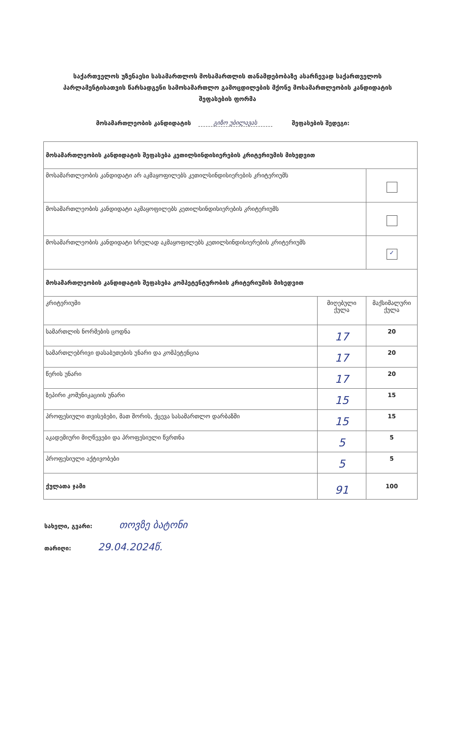საქართველოს უზენაესი სასამართლოს მოსამართლის თანამდებობაზე ასარჩევად საქართველოს პარლამენტისათვის წარსადგენი სამოსამართლო გამოცდილების მქონე მოსამართლეობის კანდიდატის შეფასების ფორმა
მოსამართლეობის კანდიდატის გიზო უბილავას შეფასების შედეგი:
| მოსამართლეობის კანდიდატის შეფასება კეთილსინდისიერების კრიტერიუმის მიხედვით | | |
| მოსამართლეობის კანდიდატი არ აკმაყოფილებს კეთილსინდისიერების კრიტერიუმს | | |
| მოსამართლეობის კანდიდატი აკმაყოფილებს კეთილსინდისიერების კრიტერიუმს | | |
| მოსამართლეობის კანდიდატი სრულად აკმაყოფილებს კეთილსინდისიერების კრიტერიუმს | | ✓ |
| მოსამართლეობის კანდიდატის შეფასება კომპეტენტურობის კრიტერიუმის მიხედვით | | |
| კრიტერიუმი | მიღებული ქულა | მაქსიმალური ქულა |
| სამართლის ნორმების ცოდნა | 17 | 20 |
| სამართლებრივი დასაბუთების უნარი და კომპეტენცია | 17 | 20 |
| წერის უნარი | 17 | 20 |
| ზეპირი კომუნიკაციის უნარი | 15 | 15 |
| პროფესიული თვისებები, მათ შორის, ქცევა სასამართლო დარბაზში | 15 | 15 |
| აკადემიური მიღწევები და პროფესიული წვრთნა | 5 | 5 |
| პროფესიული აქტივობები | 5 | 5 |
| ქულათა ჯამი | 91 | 100 |
სახელი, გვარი: თოვზე ბატონი
თარიღი: 29.04.2024წ.